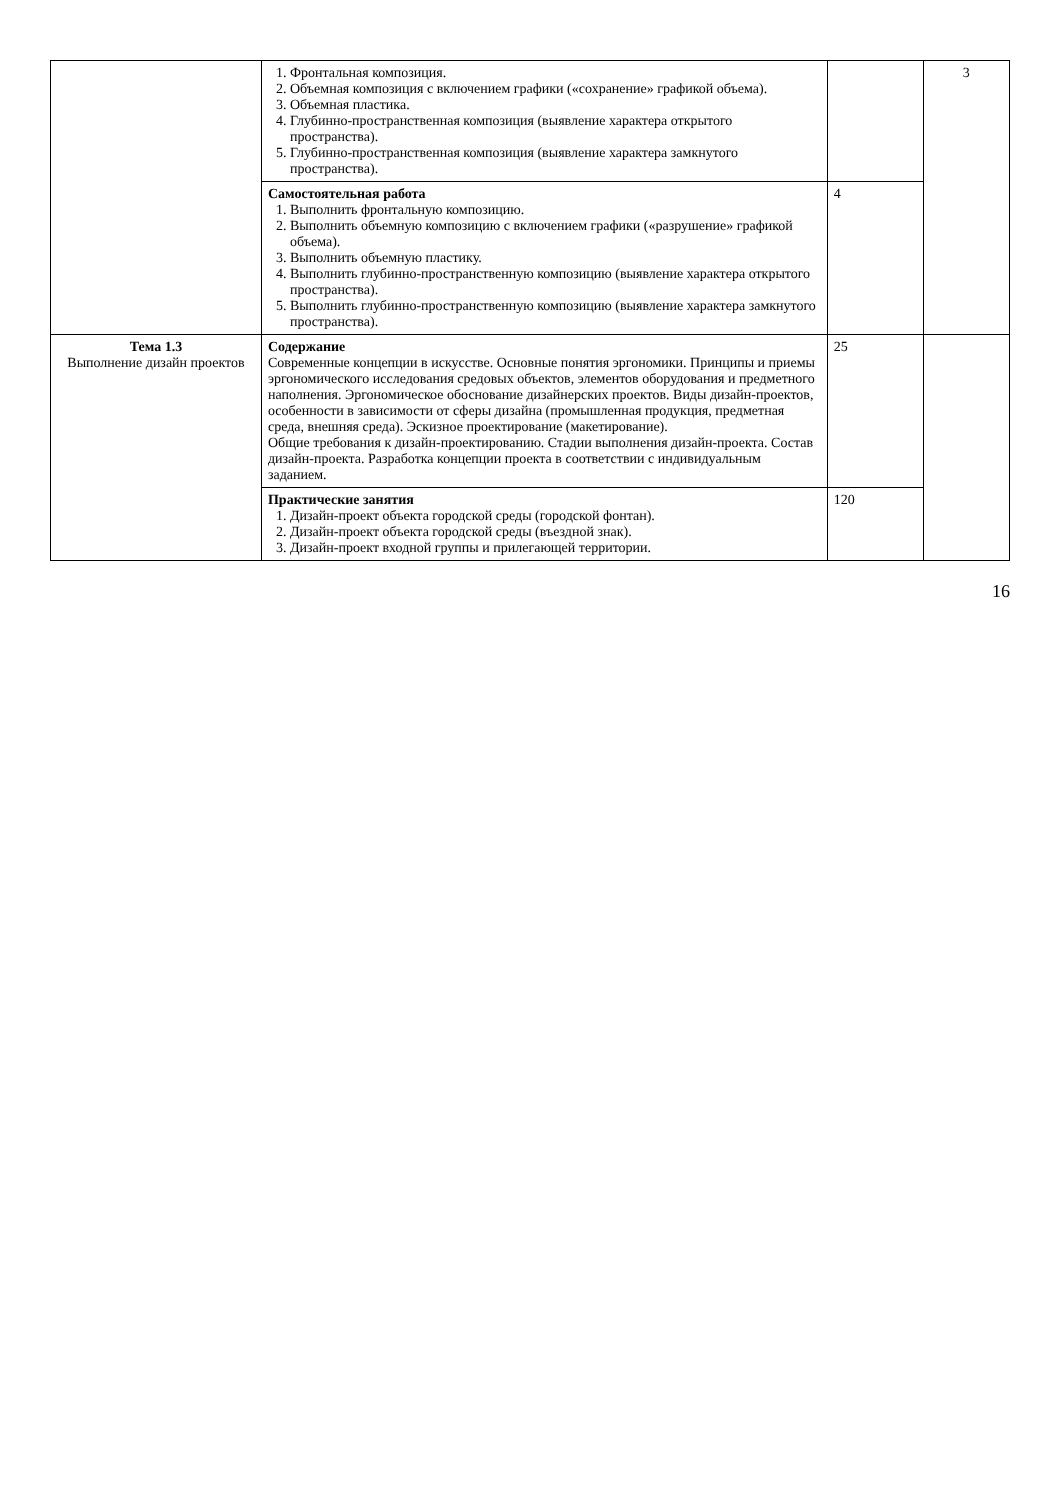| | 1. Фронтальная композиция. 2. Объемная композиция с включением графики («сохранение» графикой объема). 3. Объемная пластика. 4. Глубинно-пространственная композиция (выявление характера открытого пространства). 5. Глубинно-пространственная композиция (выявление характера замкнутого пространства). | | 3 |
| | Самостоятельная работа 1. Выполнить фронтальную композицию. 2. Выполнить объемную композицию с включением графики («разрушение» графикой объема). 3. Выполнить объемную пластику. 4. Выполнить глубинно-пространственную композицию (выявление характера открытого пространства). 5. Выполнить глубинно-пространственную композицию (выявление характера замкнутого пространства). | 4 | |
| Тема 1.3 Выполнение дизайн проектов | Содержание Современные концепции в искусстве. Основные понятия эргономики. Принципы и приемы эргономического исследования средовых объектов, элементов оборудования и предметного наполнения. Эргономическое обоснование дизайнерских проектов. Виды дизайн-проектов, особенности в зависимости от сферы дизайна (промышленная продукция, предметная среда, внешняя среда). Эскизное проектирование (макетирование). Общие требования к дизайн-проектированию. Стадии выполнения дизайн-проекта. Состав дизайн-проекта. Разработка концепции проекта в соответствии с индивидуальным заданием. | 25 | |
| | Практические занятия 1. Дизайн-проект объекта городской среды (городской фонтан). 2. Дизайн-проект объекта городской среды (въездной знак). 3. Дизайн-проект входной группы и прилегающей территории. | 120 | |
16